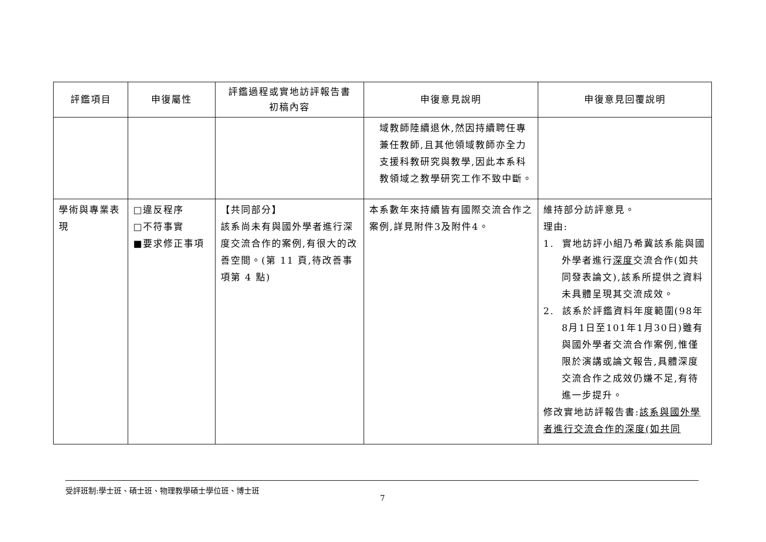| 評鑑項目 | 申復屬性 | 評鑑過程或實地訪評報告書 初稿內容 | 申復意見說明 | 申復意見回覆說明 |
| --- | --- | --- | --- | --- |
| | | | 域教師陸續退休,然因持續聘任專兼任教師,且其他領域教師亦全力支援科教研究與教學,因此本系科教領域之教學研究工作不致中斷。 | |
| 學術與專業表現 | □違反程序 □不符事實 ■要求修正事項 | 【共同部分】 該系尚未有與國外學者進行深度交流合作的案例,有很大的改善空間。(第 11 頁,待改善事項第 4 點) | 本系數年來持續皆有國際交流合作之案例,詳見附件3及附件4。 | 維持部分訪評意見。 理由: 1. 實地訪評小組乃希冀該系能與國外學者進行 深度 交流合作(如共同發表論文),該系所提供之資料未具體呈現其交流成效。 2. 該系於評鑑資料年度範圍(98年8月1日至101年1月30日)雖有與國外學者交流合作案例,惟僅限於演講或論文報告,具體深度交流合作之成效仍嫌不足,有待進一步提升。 修改實地訪評報告書: 該系與國外學者進行交流合作的深度(如共同 |
受評班制:學士班、碩士班、物理教學碩士學位班、博士班
7